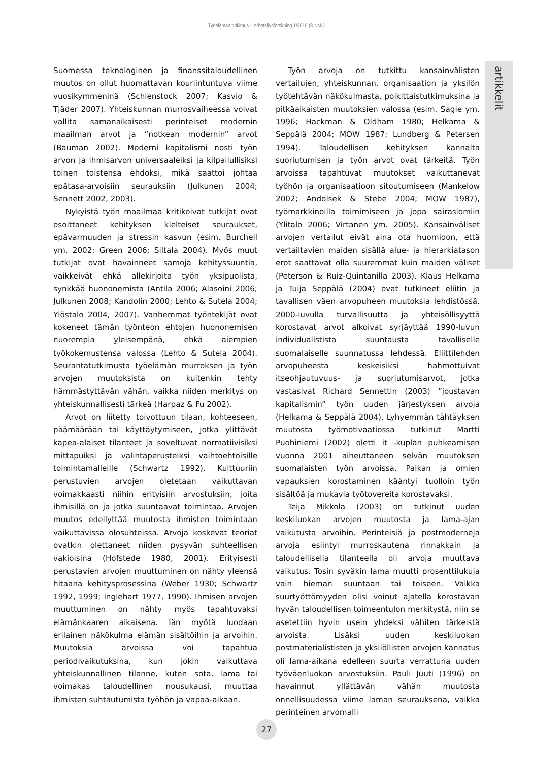Työelämän tutkimus – Arbetslivsforskning 1/2010 (8. vsk.)
artikkelit
Suomessa teknologinen ja finanssitaloudellinen muutos on ollut huomattavan kouriintuntuva viime vuosikymmeninä (Schienstock 2007; Kasvio & Tjäder 2007). Yhteiskunnan murrosvaiheessa voivat vallita samanaikaisesti perinteiset modernin maailman arvot ja ”notkean modernin” arvot (Bauman 2002). Moderni kapitalismi nosti työn arvon ja ihmisarvon universaaleiksi ja kilpailullisiksi toinen toistensa ehdoksi, mikä saattoi johtaa epätasa-arvoisiin seurauksiin (Julkunen 2004; Sennett 2002, 2003).
Nykyistä työn maailmaa kritikoivat tutkijat ovat osoittaneet kehityksen kielteiset seuraukset, epävarmuuden ja stressin kasvun (esim. Burchell ym. 2002; Green 2006; Siltala 2004). Myös muut tutkijat ovat havainneet samoja kehityssuuntia, vaikkeivät ehkä allekirjoita työn yksipuolista, synkkää huononemista (Antila 2006; Alasoini 2006; Julkunen 2008; Kandolin 2000; Lehto & Sutela 2004; Ylöstalo 2004, 2007). Vanhemmat työntekijät ovat kokeneet tämän työnteon ehtojen huononemisen nuorempia yleisempänä, ehkä aiempien työkokemustensa valossa (Lehto & Sutela 2004). Seurantatutkimusta työelämän murroksen ja työn arvojen muutoksista on kuitenkin tehty hämmästyttävän vähän, vaikka niiden merkitys on yhteiskunnallisesti tärkeä (Harpaz & Fu 2002).
Arvot on liitetty toivottuun tilaan, kohteeseen, päämäärään tai käyttäytymiseen, jotka ylittävät kapea-alaiset tilanteet ja soveltuvat normatiivisiksi mittapuiksi ja valintaperusteiksi vaihtoehtoisille toimintamalleille (Schwartz 1992). Kulttuuriin perustuvien arvojen oletetaan vaikuttavan voimakkaasti niihin erityisiin arvostuksiin, joita ihmisillä on ja jotka suuntaavat toimintaa. Arvojen muutos edellyttää muutosta ihmisten toimintaan vaikuttavissa olosuhteissa. Arvoja koskevat teoriat ovatkin olettaneet niiden pysyvän suhteellisen vakioisina (Hofstede 1980, 2001). Erityisesti perustavien arvojen muuttuminen on nähty yleensä hitaana kehitysprosessina (Weber 1930; Schwartz 1992, 1999; Inglehart 1977, 1990). Ihmisen arvojen muuttuminen on nähty myös tapahtuvaksi elämänkaaren aikaisena. Iän myötä luodaan erilainen näkökulma elämän sisältöihin ja arvoihin. Muutoksia arvoissa voi tapahtua periodivaikutuksina, kun jokin vaikuttava yhteiskunnallinen tilanne, kuten sota, lama tai voimakas taloudellinen nousukausi, muuttaa ihmisten suhtautumista työhön ja vapaa-aikaan.
Työn arvoja on tutkittu kansainvälisten vertailujen, yhteiskunnan, organisaation ja yksilön työtehtävän näkökulmasta, poikittaistutkimuksina ja pitkäaikaisten muutoksien valossa (esim. Sagie ym. 1996; Hackman & Oldham 1980; Helkama & Seppälä 2004; MOW 1987; Lundberg & Petersen 1994). Taloudellisen kehityksen kannalta suoriutumisen ja työn arvot ovat tärkeitä. Työn arvoissa tapahtuvat muutokset vaikuttanevat työhön ja organisaatioon sitoutumiseen (Mankelow 2002; Andolsek & Stebe 2004; MOW 1987), työmarkkinoilla toimimiseen ja jopa sairaslomiin (Ylitalo 2006; Virtanen ym. 2005). Kansainväliset arvojen vertailut eivät aina ota huomioon, että vertailtavien maiden sisällä alue- ja hierarkiatason erot saattavat olla suuremmat kuin maiden väliset (Peterson & Ruiz-Quintanilla 2003). Klaus Helkama ja Tuija Seppälä (2004) ovat tutkineet eliitin ja tavallisen väen arvopuheen muutoksia lehdistössä. 2000-luvulla turvallisuutta ja yhteisöllisyyttä korostavat arvot alkoivat syrjäyttää 1990-luvun individualistista suuntausta tavalliselle suomalaiselle suunnatussa lehdessä. Eliittilehden arvopuheesta keskeisiksi hahmottuivat itseohjautuvuus- ja suoriutumisarvot, jotka vastasivat Richard Sennettin (2003) ”joustavan kapitalismin” työn uuden järjestyksen arvoja (Helkama & Seppälä 2004). Lyhyemmän tähtäyksen muutosta työmotivaatiossa tutkinut Martti Puohiniemi (2002) oletti it -kuplan puhkeamisen vuonna 2001 aiheuttaneen selvän muutoksen suomalaisten työn arvoissa. Palkan ja omien vapauksien korostaminen kääntyi tuolloin työn sisältöä ja mukavia työtovereita korostavaksi.
Teija Mikkola (2003) on tutkinut uuden keskiluokan arvojen muutosta ja lama-ajan vaikutusta arvoihin. Perinteisiä ja postmoderneja arvoja esiintyi murroskautena rinnakkain ja taloudellisella tilanteella oli arvoja muuttava vaikutus. Tosin syväkin lama muutti prosenttilukuja vain hieman suuntaan tai toiseen. Vaikka suurtyöttömyyden olisi voinut ajatella korostavan hyvän taloudellisen toimeentulon merkitystä, niin se asetettiin hyvin usein yhdeksi vähiten tärkeistä arvoista. Lisäksi uuden keskiluokan postmaterialististen ja yksilöllisten arvojen kannatus oli lama-aikana edelleen suurta verrattuna uuden työväenluokan arvostuksiin. Pauli Juuti (1996) on havainnut yllättävän vähän muutosta onnellisuudessa viime laman seurauksena, vaikka perinteinen arvomalli
27